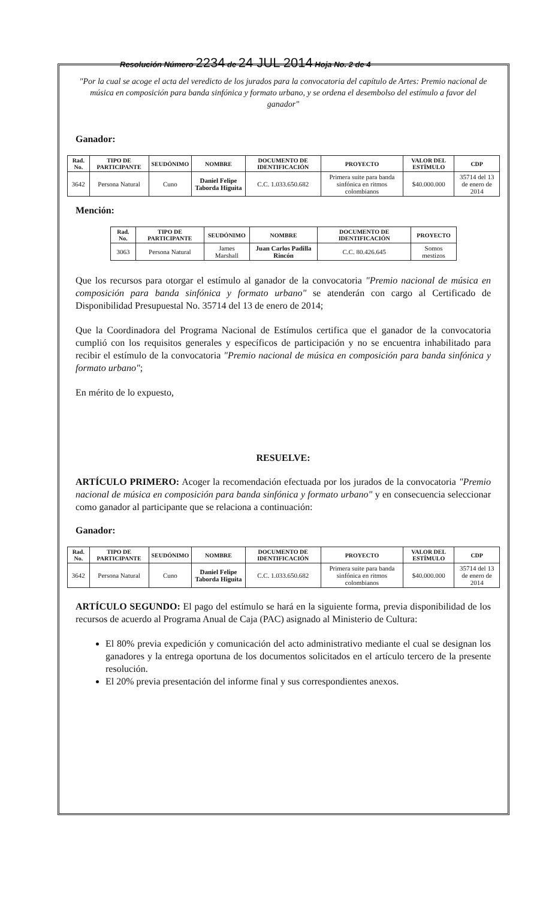Resolución Número 2234 de 24 JUL 2014 Hoja No. 2 de 4
"Por la cual se acoge el acta del veredicto de los jurados para la convocatoria del capítulo de Artes: Premio nacional de música en composición para banda sinfónica y formato urbano, y se ordena el desembolso del estímulo a favor del ganador"
Ganador:
| Rad. No. | TIPO DE PARTICIPANTE | SEUDÓNIMO | NOMBRE | DOCUMENTO DE IDENTIFICACIÓN | PROYECTO | VALOR DEL ESTÍMULO | CDP |
| --- | --- | --- | --- | --- | --- | --- | --- |
| 3642 | Persona Natural | Cuno | Daniel Felipe Taborda Higuita | C.C. 1.033.650.682 | Primera suite para banda sinfónica en ritmos colombianos | $40.000.000 | 35714 del 13 de enero de 2014 |
Mención:
| Rad. No. | TIPO DE PARTICIPANTE | SEUDÓNIMO | NOMBRE | DOCUMENTO DE IDENTIFICACIÓN | PROYECTO |
| --- | --- | --- | --- | --- | --- |
| 3063 | Persona Natural | James Marshall | Juan Carlos Padilla Rincón | C.C. 80.426.645 | Somos mestizos |
Que los recursos para otorgar el estímulo al ganador de la convocatoria "Premio nacional de música en composición para banda sinfónica y formato urbano" se atenderán con cargo al Certificado de Disponibilidad Presupuestal No. 35714 del 13 de enero de 2014;
Que la Coordinadora del Programa Nacional de Estímulos certifica que el ganador de la convocatoria cumplió con los requisitos generales y específicos de participación y no se encuentra inhabilitado para recibir el estímulo de la convocatoria "Premio nacional de música en composición para banda sinfónica y formato urbano";
En mérito de lo expuesto,
RESUELVE:
ARTÍCULO PRIMERO: Acoger la recomendación efectuada por los jurados de la convocatoria "Premio nacional de música en composición para banda sinfónica y formato urbano" y en consecuencia seleccionar como ganador al participante que se relaciona a continuación:
Ganador:
| Rad. No. | TIPO DE PARTICIPANTE | SEUDÓNIMO | NOMBRE | DOCUMENTO DE IDENTIFICACIÓN | PROYECTO | VALOR DEL ESTÍMULO | CDP |
| --- | --- | --- | --- | --- | --- | --- | --- |
| 3642 | Persona Natural | Cuno | Daniel Felipe Taborda Higuita | C.C. 1.033.650.682 | Primera suite para banda sinfónica en ritmos colombianos | $40.000.000 | 35714 del 13 de enero de 2014 |
ARTÍCULO SEGUNDO: El pago del estímulo se hará en la siguiente forma, previa disponibilidad de los recursos de acuerdo al Programa Anual de Caja (PAC) asignado al Ministerio de Cultura:
El 80% previa expedición y comunicación del acto administrativo mediante el cual se designan los ganadores y la entrega oportuna de los documentos solicitados en el artículo tercero de la presente resolución.
El 20% previa presentación del informe final y sus correspondientes anexos.